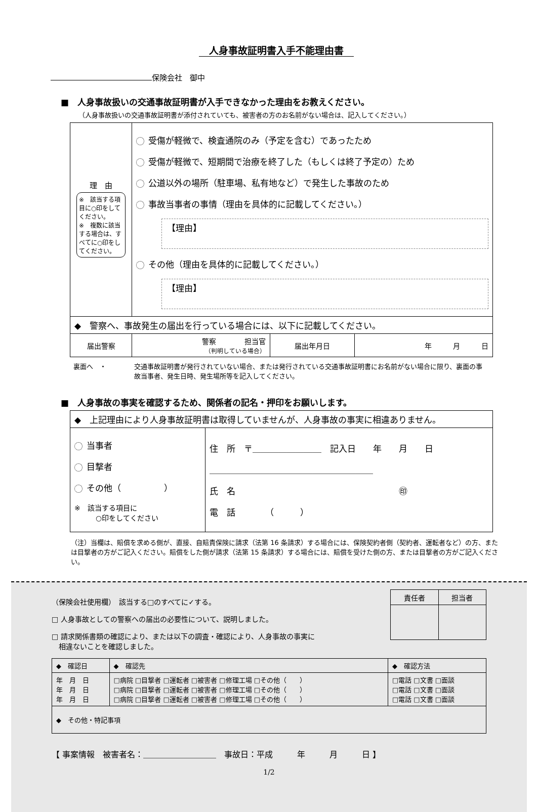人身事故証明書入手不能理由書
保険会社　御中
■　人身事故扱いの交通事故証明書が入手できなかった理由をお教えください。
（人身事故扱いの交通事故証明書が添付されていても、被害者の方のお名前がない場合は、記入してください。）
| 理 由 ※ 該当する項目に○印をしてください。 ※ 複数に該当する場合は、すべてに○印をしてください。 | 受傷が軽微で、検査通院のみ（予定を含む）であったため 受傷が軽微で、短期間で治療を終了した（もしくは終了予定の）ため 公道以外の場所（駐車場、私有地など）で発生した事故のため 事故当事者の事情（理由を具体的に記載してください。） 【理由】 その他（理由を具体的に記載してください。） 【理由】 | | |
| ◆ 警察へ、事故発生の届出を行っている場合には、以下に記載してください。 | | | |
| 届出警察 | 警察 担当官 （判明している場合） | 届出年月日 | 年 月 日 |
裏面へ　・ 交通事故証明書が発行されていない場合、または発行されている交通事故証明書にお名前がない場合に限り、裏面の事故当事者、発生日時、発生場所等を記入してください。
■　人身事故の事実を確認するため、関係者の記名・押印をお願いします。
| ◆ 上記理由により人身事故証明書は取得していませんが、人身事故の事実に相違ありません。 | |
| 当事者 目撃者 その他（ ） ※ 該当する項目に ○印をしてください | 住 所 〒＿＿＿＿＿＿＿＿ 記入日 年 月 日 ＿＿＿＿＿＿＿＿＿＿＿＿＿＿＿＿＿＿＿ 氏 名 ㊞ 電 話 （ ） |
（注）当欄は、賠償を求める側が、直接、自賠責保険に請求（法第 16 条請求）する場合には、保険契約者側（契約者、運転者など）の方、または目撃者の方がご記入ください。賠償をした側が請求（法第 15 条請求）する場合には、賠償を受けた側の方、または目撃者の方がご記入ください。
（保険会社使用欄）　該当する□のすべてに✓する。
□ 人身事故としての警察への届出の必要性について、説明しました。
□ 請求関係書類の確認により、または以下の調査・確認により、人身事故の事実に
　相違ないことを確認しました。
| 責任者 | 担当者 |
| --- | --- |
| ◆ 確認日 | ◆ 確認先 | ◆ 確認方法 |
| 年 月 日 年 月 日 年 月 日 | □病院 □目撃者 □運転者 □被害者 □修理工場 □その他（ ） □病院 □目撃者 □運転者 □被害者 □修理工場 □その他（ ） □病院 □目撃者 □運転者 □被害者 □修理工場 □その他（ ） | □電話 □文書 □面談 □電話 □文書 □面談 □電話 □文書 □面談 |
| ◆ その他・特記事項 | | |
【 事案情報　被害者名：＿＿＿＿＿＿＿＿＿　事故日：平成　　　年　　　月　　　日 】
1/2